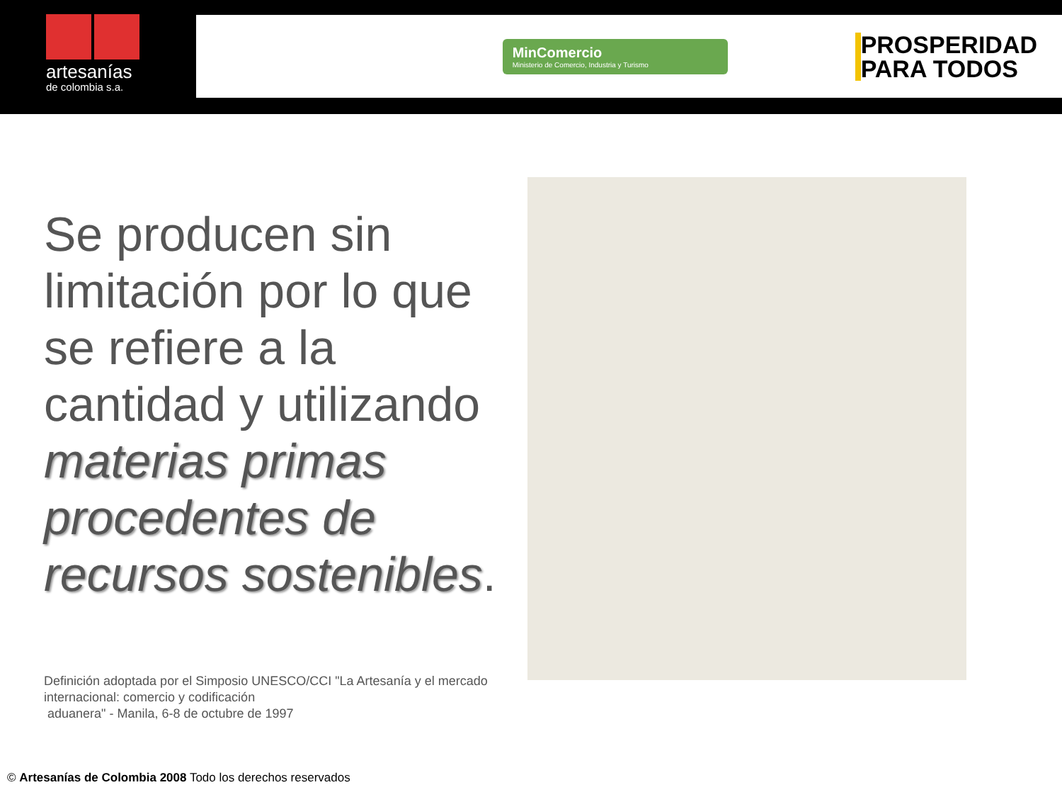artesanías
de colombia s.a.
MinComercio
Ministerio de Comercio, Industria y Turismo
PROSPERIDAD
PARA TODOS
Se producen sin limitación por lo que se refiere a la cantidad y utilizando materias primas procedentes de recursos sostenibles.
Definición adoptada por el Simposio UNESCO/CCI "La Artesanía y el mercado internacional: comercio y codificación
aduanera" - Manila, 6-8 de octubre de 1997
© Artesanías de Colombia 2008 Todo los derechos reservados